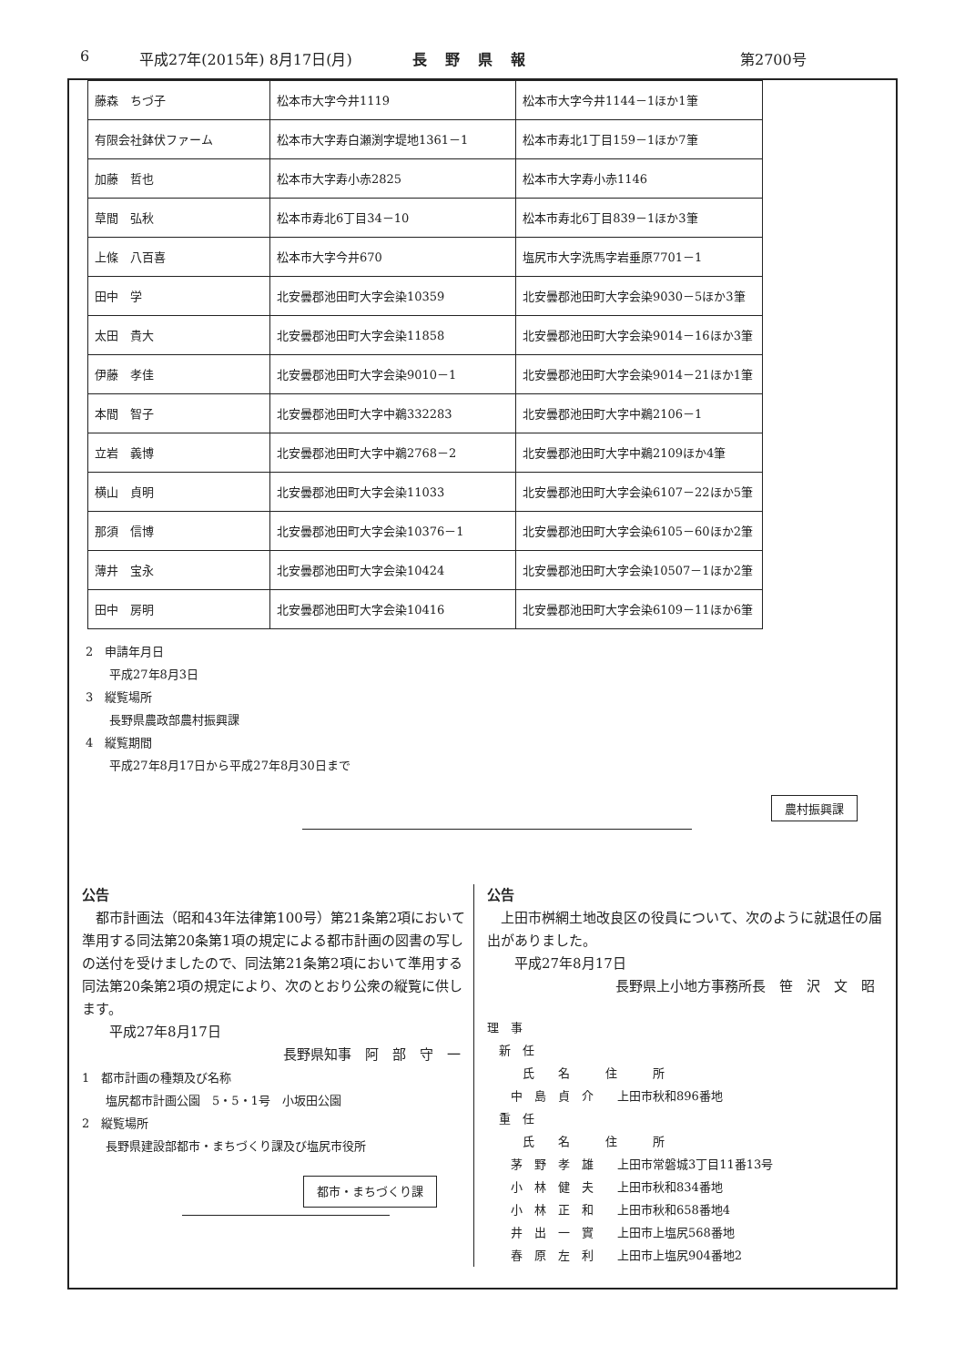6 平成27年(2015年) 8月17日(月) 長野県報 第2700号
| 藤森 ちづ子 | 松本市大字今井1119 | 松本市大字今井1144－1ほか1筆 |
| 有限会社鉢伏ファーム | 松本市大字寿白瀬渕字堤地1361－1 | 松本市寿北1丁目159－1ほか7筆 |
| 加藤 哲也 | 松本市大字寿小赤2825 | 松本市大字寿小赤1146 |
| 草間 弘秋 | 松本市寿北6丁目34－10 | 松本市寿北6丁目839－1ほか3筆 |
| 上條 八百喜 | 松本市大字今井670 | 塩尻市大字洗馬字岩垂原7701－1 |
| 田中 学 | 北安曇郡池田町大字会染10359 | 北安曇郡池田町大字会染9030－5ほか3筆 |
| 太田 貴大 | 北安曇郡池田町大字会染11858 | 北安曇郡池田町大字会染9014－16ほか3筆 |
| 伊藤 孝佳 | 北安曇郡池田町大字会染9010－1 | 北安曇郡池田町大字会染9014－21ほか1筆 |
| 本間 智子 | 北安曇郡池田町大字中鵜332283 | 北安曇郡池田町大字中鵜2106－1 |
| 立岩 義博 | 北安曇郡池田町大字中鵜2768－2 | 北安曇郡池田町大字中鵜2109ほか4筆 |
| 横山 貞明 | 北安曇郡池田町大字会染11033 | 北安曇郡池田町大字会染6107－22ほか5筆 |
| 那須 信博 | 北安曇郡池田町大字会染10376－1 | 北安曇郡池田町大字会染6105－60ほか2筆 |
| 薄井 宝永 | 北安曇郡池田町大字会染10424 | 北安曇郡池田町大字会染10507－1ほか2筆 |
| 田中 房明 | 北安曇郡池田町大字会染10416 | 北安曇郡池田町大字会染6109－11ほか6筆 |
2　申請年月日
平成27年8月3日
3　縦覧場所
長野県農政部農村振興課
4　縦覧期間
平成27年8月17日から平成27年8月30日まで
農村振興課
公告
　都市計画法（昭和43年法律第100号）第21条第2項において準用する同法第20条第1項の規定による都市計画の図書の写しの送付を受けましたので、同法第21条第2項において準用する同法第20条第2項の規定により、次のとおり公衆の縦覧に供します。
　　平成27年8月17日
長野県知事　阿　部　守　一
1　都市計画の種類及び名称
　　塩尻都市計画公園　5・5・1号　小坂田公園
2　縦覧場所
　　長野県建設部都市・まちづくり課及び塩尻市役所
都市・まちづくり課
公告
　上田市桝網土地改良区の役員について、次のように就退任の届出がありました。
　　平成27年8月17日
長野県上小地方事務所長　笹　沢　文　昭
理　事
　新　任
　　　氏　　名　　　住　　　所
　　中　島　貞　介　　上田市秋和896番地
　重　任
　　　氏　　名　　　住　　　所
　　茅　野　孝　雄　　上田市常磐城3丁目11番13号
　　小　林　健　夫　　上田市秋和834番地
　　小　林　正　和　　上田市秋和658番地4
　　井　出　一　實　　上田市上塩尻568番地
　　春　原　左　利　　上田市上塩尻904番地2